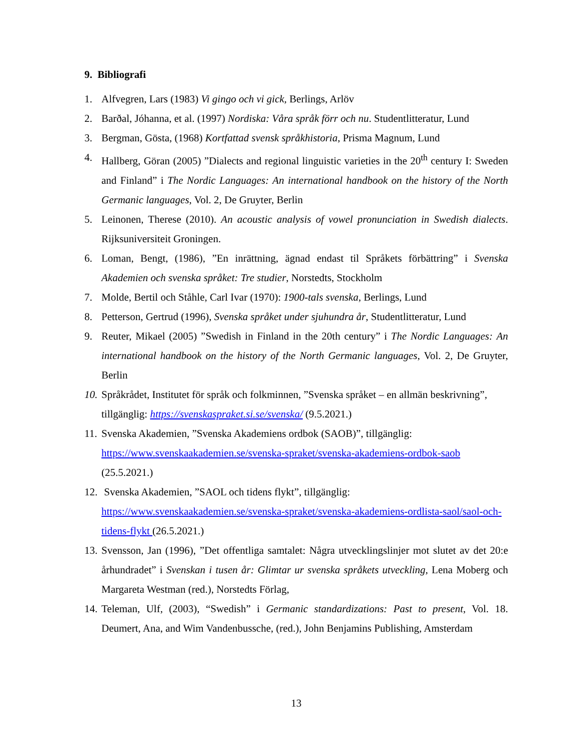9. Bibliografi
1. Alfvegren, Lars (1983) Vi gingo och vi gick, Berlings, Arlöv
2. Barðal, Jóhanna, et al. (1997) Nordiska: Våra språk förr och nu. Studentlitteratur, Lund
3. Bergman, Gösta, (1968) Kortfattad svensk språkhistoria, Prisma Magnum, Lund
4. Hallberg, Göran (2005) ”Dialects and regional linguistic varieties in the 20<sup>th</sup> century I: Sweden and Finland” i The Nordic Languages: An international handbook on the history of the North Germanic languages, Vol. 2, De Gruyter, Berlin
5. Leinonen, Therese (2010). An acoustic analysis of vowel pronunciation in Swedish dialects. Rijksuniversiteit Groningen.
6. Loman, Bengt, (1986), ”En inrättning, ägnad endast til Språkets förbättring” i Svenska Akademien och svenska språket: Tre studier, Norstedts, Stockholm
7. Molde, Bertil och Ståhle, Carl Ivar (1970): 1900-tals svenska, Berlings, Lund
8. Petterson, Gertrud (1996), Svenska språket under sjuhundra år, Studentlitteratur, Lund
9. Reuter, Mikael (2005) ”Swedish in Finland in the 20th century” i The Nordic Languages: An international handbook on the history of the North Germanic languages, Vol. 2, De Gruyter, Berlin
10. Språkrådet, Institutet för språk och folkminnen, ”Svenska språket – en allmän beskrivning”, tillgänglig: https://svenskaspraket.si.se/svenska/ (9.5.2021.)
11. Svenska Akademien, ”Svenska Akademiens ordbok (SAOB)”, tillgänglig: https://www.svenskaakademien.se/svenska-spraket/svenska-akademiens-ordbok-saob (25.5.2021.)
12. Svenska Akademien, ”SAOL och tidens flykt”, tillgänglig:
https://www.svenskaakademien.se/svenska-spraket/svenska-akademiens-ordlista-saol/saol-och-tidens-flykt (26.5.2021.)
13. Svensson, Jan (1996), ”Det offentliga samtalet: Några utvecklingslinjer mot slutet av det 20:e århundradet” i Svenskan i tusen år: Glimtar ur svenska språkets utveckling, Lena Moberg och Margareta Westman (red.), Norstedts Förlag,
14. Teleman, Ulf, (2003), “Swedish” i Germanic standardizations: Past to present, Vol. 18. Deumert, Ana, and Wim Vandenbussche, (red.), John Benjamins Publishing, Amsterdam
13